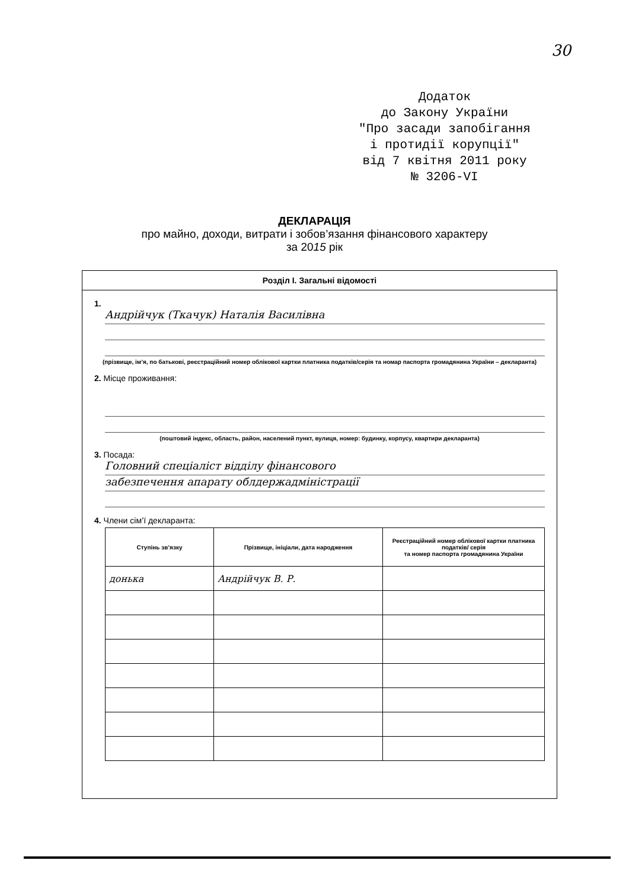30
Додаток
до Закону України
"Про засади запобігання
і протидії корупції"
від 7 квітня 2011 року
№ 3206-VI
ДЕКЛАРАЦІЯ
про майно, доходи, витрати і зобов’язання фінансового характеру
за 2015 рік
Розділ І. Загальні відомості
1.
Андрійчук (Ткачук) Наталія Василівна
(прізвище, ім’я, по батькові, реєстраційний номер облікової картки платника податків/серія та номар паспорта громадянина України – декларанта)
2. Місце проживання:
(поштовий індекс, область, район, населений пункт, вулиця, номер: будинку, корпусу, квартири декларанта)
3. Посада:
Головний спеціаліст відділу фінансового
забезпечення апарату облдержадміністрації
4. Члени сім’ї декларанта:
| Ступінь зв’язку | Прізвище, ініціали, дата народження | Реєстраційний номер облікової картки платника податків/ серія та номер паспорта громадянина України |
| --- | --- | --- |
| донька | Андрійчук В. Р. | |